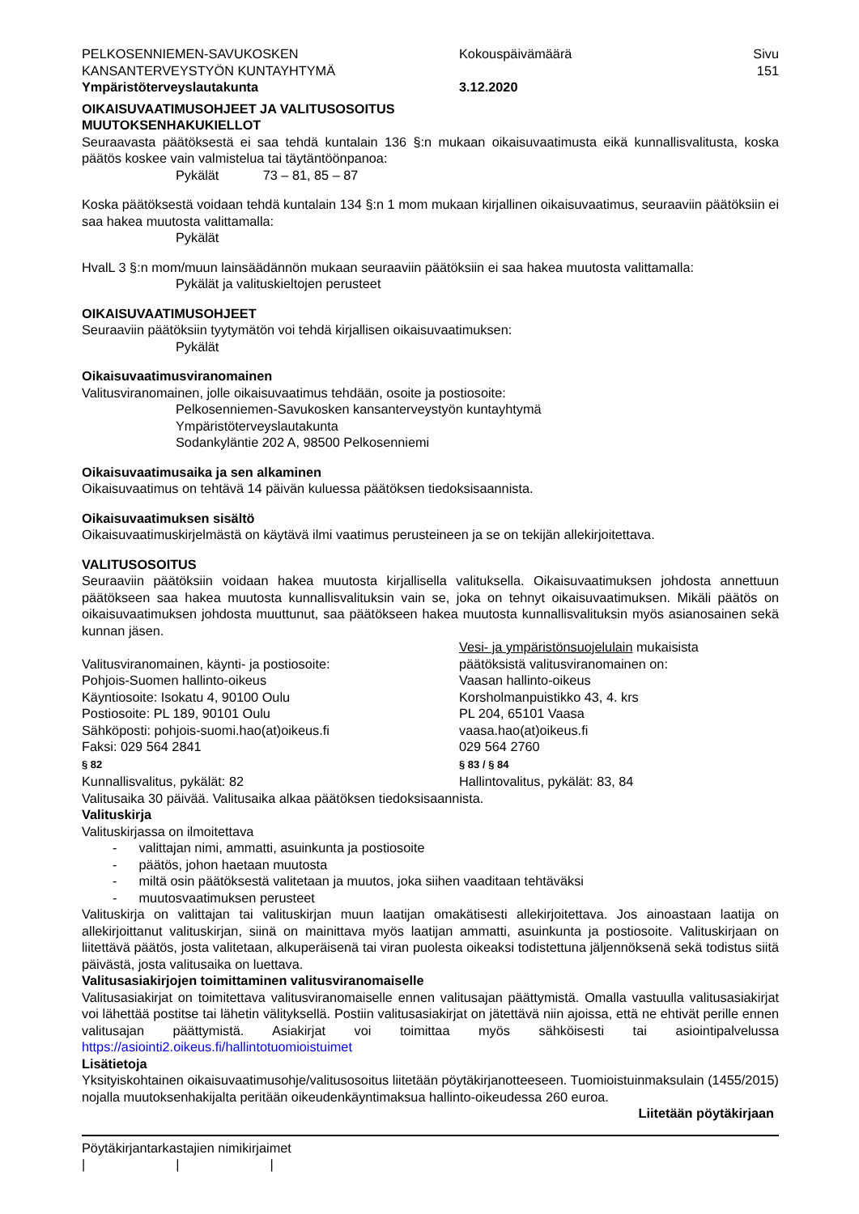PELKOSENNIEMEN-SAVUKOSKEN
KANSANTERVEYSTYÖN KUNTAYHTYMÄ
Ympäristöterveyslautakunta
Kokouspäivämäärä
3.12.2020
Sivu
151
OIKAISUVAATIMUSOHJEET JA VALITUSOSOITUS
MUUTOKSENHAKUKIELLOT
Seuraavasta päätöksestä ei saa tehdä kuntalain 136 §:n mukaan oikaisuvaatimusta eikä kunnallisvalitusta, koska päätös koskee vain valmistelua tai täytäntöönpanoa:
Pykälät 73 – 81, 85 – 87
Koska päätöksestä voidaan tehdä kuntalain 134 §:n 1 mom mukaan kirjallinen oikaisuvaatimus, seuraaviin päätöksiin ei saa hakea muutosta valittamalla:
Pykälät
HvalL 3 §:n mom/muun lainsäädännön mukaan seuraaviin päätöksiin ei saa hakea muutosta valittamalla:
Pykälät ja valituskieltojen perusteet
OIKAISUVAATIMUSOHJEET
Seuraaviin päätöksiin tyytymätön voi tehdä kirjallisen oikaisuvaatimuksen:
Pykälät
Oikaisuvaatimusviranomainen
Valitusviranomainen, jolle oikaisuvaatimus tehdään, osoite ja postiosoite:
Pelkosenniemen-Savukosken kansanterveystyön kuntayhtymä
Ympäristöterveyslautakunta
Sodankyläntie 202 A, 98500 Pelkosenniemi
Oikaisuvaatimusaika ja sen alkaminen
Oikaisuvaatimus on tehtävä 14 päivän kuluessa päätöksen tiedoksisaannista.
Oikaisuvaatimuksen sisältö
Oikaisuvaatimuskirjelmästä on käytävä ilmi vaatimus perusteineen ja se on tekijän allekirjoitettava.
VALITUSOSOITUS
Seuraaviin päätöksiin voidaan hakea muutosta kirjallisella valituksella. Oikaisuvaatimuksen johdosta annettuun päätökseen saa hakea muutosta kunnallisvalituksin vain se, joka on tehnyt oikaisuvaatimuksen. Mikäli päätös on oikaisuvaatimuksen johdosta muuttunut, saa päätökseen hakea muutosta kunnallisvalituksin myös asianosainen sekä kunnan jäsen.
Valitusviranomainen, käynti- ja postiosoite:
Pohjois-Suomen hallinto-oikeus
Käyntiosoite: Isokatu 4, 90100 Oulu
Postiosoite: PL 189, 90101 Oulu
Sähköposti: pohjois-suomi.hao(at)oikeus.fi
Faksi: 029 564 2841
§ 82
Kunnallisvalitus, pykälät: 82
Vesi- ja ympäristönsuojelulain mukaisista
päätöksistä valitusviranomainen on:
Vaasan hallinto-oikeus
Korsholmanpuistikko 43, 4. krs
PL 204, 65101 Vaasa
vaasa.hao(at)oikeus.fi
029 564 2760
§ 83 / § 84
Hallintovalitus, pykälät: 83, 84
Valitusaika 30 päivää. Valitusaika alkaa päätöksen tiedoksisaannista.
Valituskirja
Valituskirjassa on ilmoitettava
- valittajan nimi, ammatti, asuinkunta ja postiosoite
- päätös, johon haetaan muutosta
- miltä osin päätöksestä valitetaan ja muutos, joka siihen vaaditaan tehtäväksi
- muutosvaatimuksen perusteet
Valituskirja on valittajan tai valituskirjan muun laatijan omakätisesti allekirjoitettava. Jos ainoastaan laatija on allekirjoittanut valituskirjan, siinä on mainittava myös laatijan ammatti, asuinkunta ja postiosoite. Valituskirjaan on liitettävä päätös, josta valitetaan, alkuperäisenä tai viran puolesta oikeaksi todistettuna jäljennöksenä sekä todistus siitä päivästä, josta valitusaika on luettava.
Valitusasiakirjojen toimittaminen valitusviranomaiselle
Valitusasiakirjat on toimitettava valitusviranomaiselle ennen valitusajan päättymistä. Omalla vastuulla valitusasiakirjat voi lähettää postitse tai lähetin välityksellä. Postiin valitusasiakirjat on jätettävä niin ajoissa, että ne ehtivät perille ennen valitusajan päättymistä. Asiakirjat voi toimittaa myös sähköisesti tai asiointipalvelussa https://asiointi2.oikeus.fi/hallintotuomioistuimet
Lisätietoja
Yksityiskohtainen oikaisuvaatimusohje/valitusosoitus liitetään pöytäkirjanotteeseen. Tuomioistuinmaksulain (1455/2015) nojalla muutoksenhakijalta peritään oikeudenkäyntimaksua hallinto-oikeudessa 260 euroa.
Liitetään pöytäkirjaan
Pöytäkirjantarkastajien nimikirjaimet
| | |